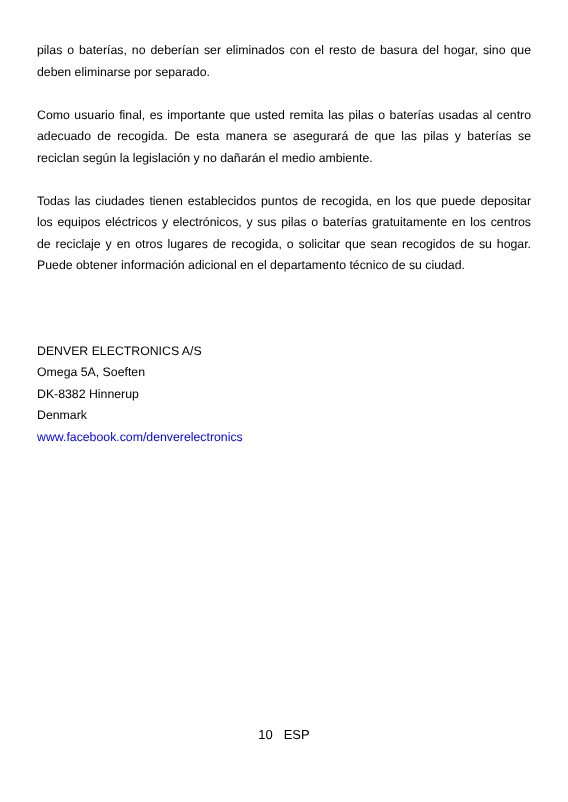pilas o baterías, no deberían ser eliminados con el resto de basura del hogar, sino que deben eliminarse por separado.
Como usuario final, es importante que usted remita las pilas o baterías usadas al centro adecuado de recogida. De esta manera se asegurará de que las pilas y baterías se reciclan según la legislación y no dañarán el medio ambiente.
Todas las ciudades tienen establecidos puntos de recogida, en los que puede depositar los equipos eléctricos y electrónicos, y sus pilas o baterías gratuitamente en los centros de reciclaje y en otros lugares de recogida, o solicitar que sean recogidos de su hogar. Puede obtener información adicional en el departamento técnico de su ciudad.
DENVER ELECTRONICS A/S
Omega 5A, Soeften
DK-8382 Hinnerup
Denmark
www.facebook.com/denverelectronics
10 ESP